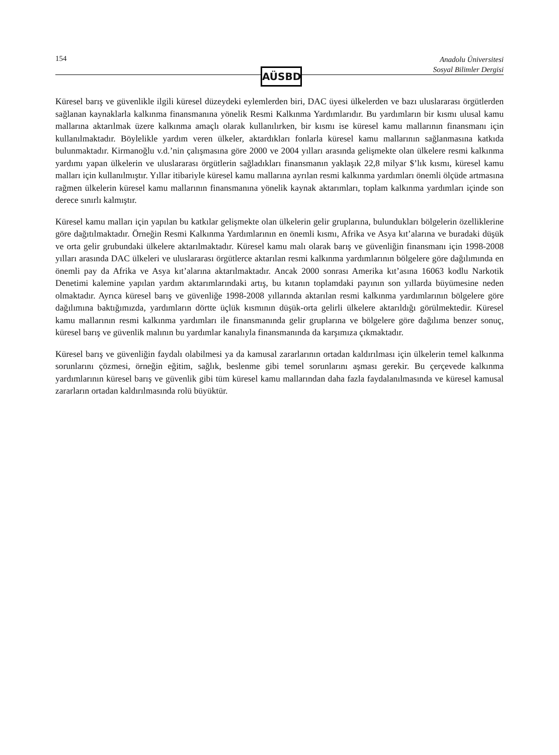154
Anadolu Üniversitesi
Sosyal Bilimler Dergisi
AÜSBD
Küresel barış ve güvenlikle ilgili küresel düzeydeki eylemlerden biri, DAC üyesi ülkelerden ve bazı uluslararası örgütlerden sağlanan kaynaklarla kalkınma finansmanına yönelik Resmi Kalkınma Yardımlarıdır. Bu yardımların bir kısmı ulusal kamu mallarına aktarılmak üzere kalkınma amaçlı olarak kullanılırken, bir kısmı ise küresel kamu mallarının finansmanı için kullanılmaktadır. Böylelikle yardım veren ülkeler, aktardıkları fonlarla küresel kamu mallarının sağlanmasına katkıda bulunmaktadır. Kirmanoğlu v.d.’nin çalışmasına göre 2000 ve 2004 yılları arasında gelişmekte olan ülkelere resmi kalkınma yardımı yapan ülkelerin ve uluslararası örgütlerin sağladıkları finansmanın yaklaşık 22,8 milyar $’lık kısmı, küresel kamu malları için kullanılmıştır. Yıllar itibariyle küresel kamu mallarına ayrılan resmi kalkınma yardımları önemli ölçüde artmasına rağmen ülkelerin küresel kamu mallarının finansmanına yönelik kaynak aktarımları, toplam kalkınma yardımları içinde son derece sınırlı kalmıştır.
Küresel kamu malları için yapılan bu katkılar gelişmekte olan ülkelerin gelir gruplarına, bulundukları bölgelerin özelliklerine göre dağıtılmaktadır. Örneğin Resmi Kalkınma Yardımlarının en önemli kısmı, Afrika ve Asya kıt’alarına ve buradaki düşük ve orta gelir grubundaki ülkelere aktarılmaktadır. Küresel kamu malı olarak barış ve güvenliğin finansmanı için 1998-2008 yılları arasında DAC ülkeleri ve uluslararası örgütlerce aktarılan resmi kalkınma yardımlarının bölgelere göre dağılımında en önemli pay da Afrika ve Asya kıt’alarına aktarılmaktadır. Ancak 2000 sonrası Amerika kıt’asına 16063 kodlu Narkotik Denetimi kalemine yapılan yardım aktarımlarındaki artış, bu kıtanın toplamdaki payının son yıllarda büyümesine neden olmaktadır. Ayrıca küresel barış ve güvenliğe 1998-2008 yıllarında aktarılan resmi kalkınma yardımlarının bölgelere göre dağılımına baktığımızda, yardımların dörtte üçlük kısmının düşük-orta gelirli ülkelere aktarıldığı görülmektedir. Küresel kamu mallarının resmi kalkınma yardımları ile finansmanında gelir gruplarına ve bölgelere göre dağılıma benzer sonuç, küresel barış ve güvenlik malının bu yardımlar kanalıyla finansmanında da karşımıza çıkmaktadır.
Küresel barış ve güvenliğin faydalı olabilmesi ya da kamusal zararlarının ortadan kaldırılması için ülkelerin temel kalkınma sorunlarını çözmesi, örneğin eğitim, sağlık, beslenme gibi temel sorunlarını aşması gerekir. Bu çerçevede kalkınma yardımlarının küresel barış ve güvenlik gibi tüm küresel kamu mallarından daha fazla faydalanılmasında ve küresel kamusal zararların ortadan kaldırılmasında rolü büyüktür.